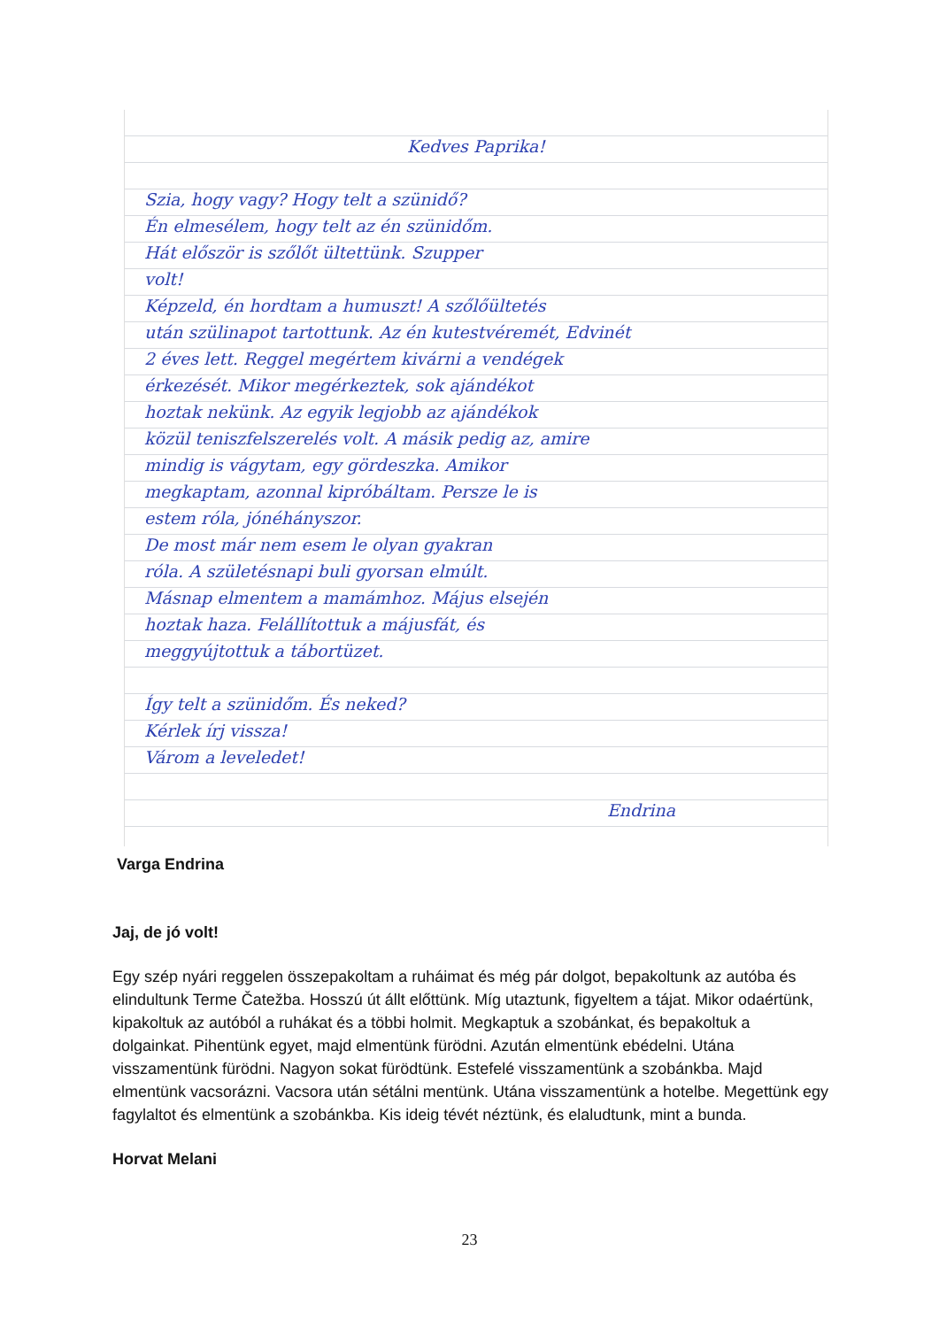Kedves Paprika!
Szia, hogy vagy? Hogy telt a szünidő?
Én elmesélem, hogy telt az én szünidőm.
Hát először is szőlőt ültettünk. Szupper
volt!
Képzeld, én hordtam a humuszt! A szőlőültetés
után szülinapot tartottunk. Az én kutestvéremét, Edvinét
2 éves lett. Reggel megértem kivárni a vendégek
érkezését. Mikor megérkeztek, sok ajándékot
hoztak nekünk. Az egyik legjobb az ajándékok
közül teniszfelszerelés volt. A másik pedig az, amire
mindig is vágytam, egy gördeszka. Amikor
megkaptam, azonnal kipróbáltam. Persze le is
estem róla, jónéhányszor.
De most már nem esem le olyan gyakran
róla. A születésnapi buli gyorsan elmúlt.
Másnap elmentem a mamámhoz. Május elsején
hoztak haza. Felállítottuk a májusfát, és
meggyújtottuk a tábortüzet.
Így telt a szünidőm. És neked?
Kérlek írj vissza!
Várom a leveledet!
Endrina
Varga Endrina
Jaj, de jó volt!
Egy szép nyári reggelen összepakoltam a ruháimat és még pár dolgot, bepakoltunk az autóba és elindultunk Terme Čatežba. Hosszú út állt előttünk. Míg utaztunk, figyeltem a tájat. Mikor odaértünk, kipakoltuk az autóból a ruhákat és a többi holmit. Megkaptuk a szobánkat, és bepakoltuk a dolgainkat. Pihentünk egyet, majd elmentünk fürödni. Azután elmentünk ebédelni. Utána visszamentünk fürödni. Nagyon sokat fürödtünk. Estefelé visszamentünk a szobánkba. Majd elmentünk vacsorázni. Vacsora után sétálni mentünk. Utána visszamentünk a hotelbe. Megettünk egy fagylaltot és elmentünk a szobánkba. Kis ideig tévét néztünk, és elaludtunk, mint a bunda.
Horvat Melani
23